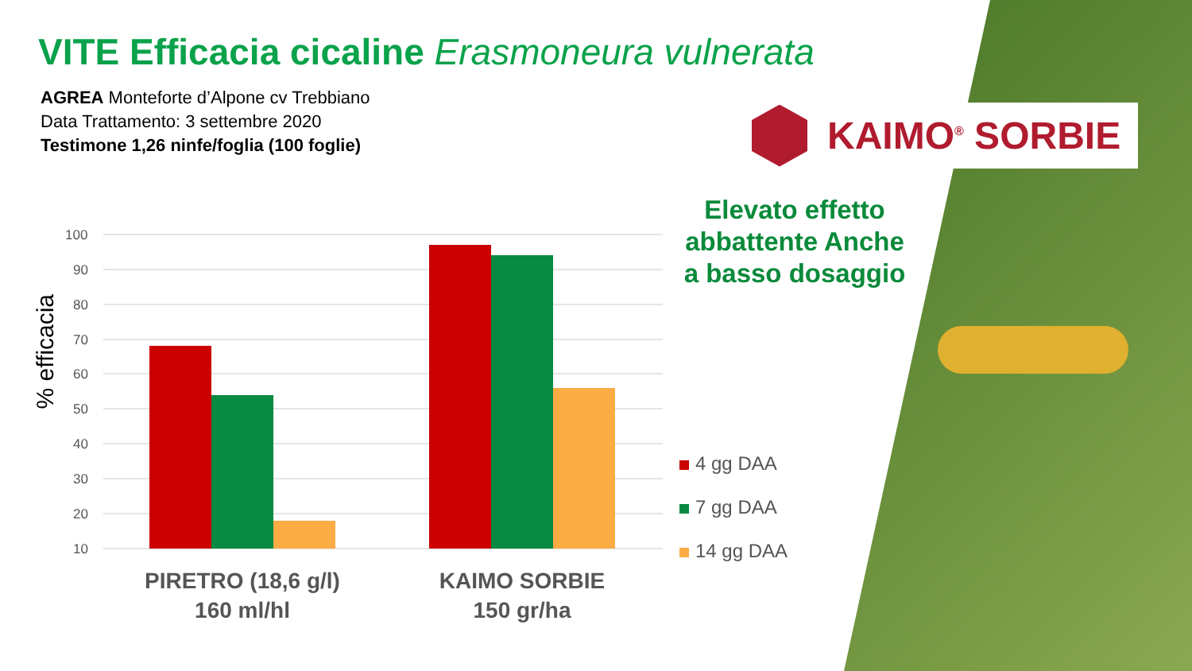VITE Efficacia cicaline Erasmoneura vulnerata
AGREA Monteforte d’Alpone cv Trebbiano
Data Trattamento: 3 settembre 2020
Testimone 1,26 ninfe/foglia (100 foglie)
KAIMO<sup>®</sup> SORBIE
Elevato effetto abbattente Anche a basso dosaggio
% efficacia
100
90
80
70
60
50
40
30
20
10
PIRETRO (18,6 g/l)
160 ml/hl
KAIMO SORBIE
150 gr/ha
4 gg DAA
7 gg DAA
14 gg DAA